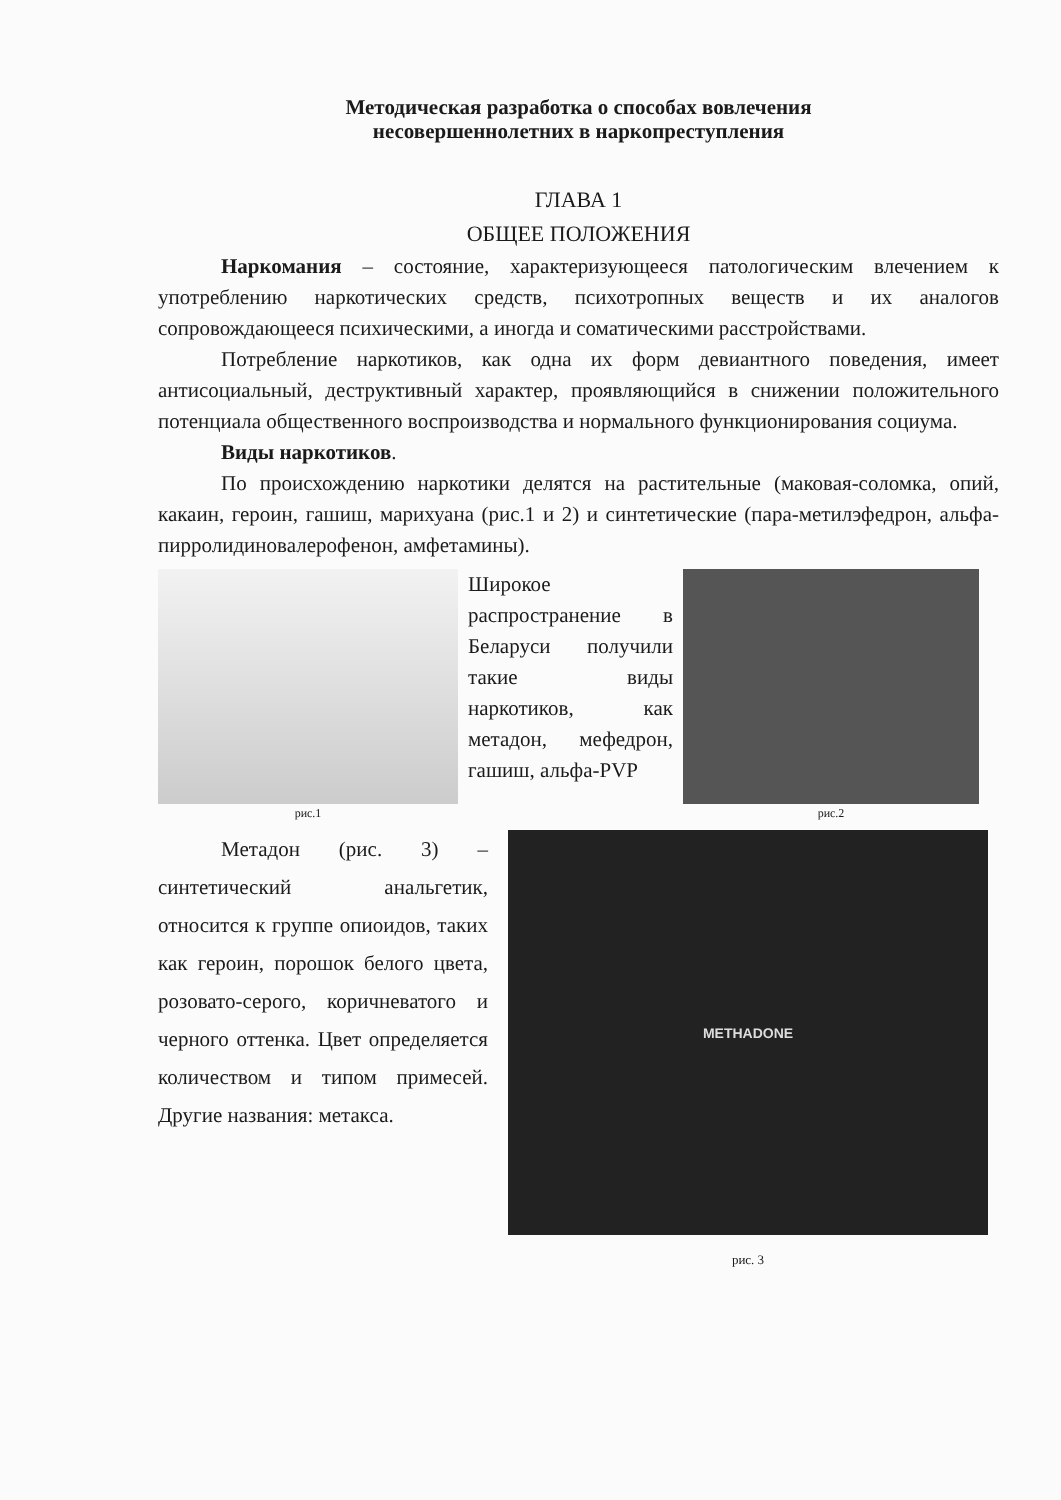Методическая разработка о способах вовлечения
несовершеннолетних в наркопреступления
ГЛАВА 1
ОБЩЕЕ ПОЛОЖЕНИЯ
Наркомания – состояние, характеризующееся патологическим влечением к употреблению наркотических средств, психотропных веществ и их аналогов сопровождающееся психическими, а иногда и соматическими расстройствами.
Потребление наркотиков, как одна их форм девиантного поведения, имеет антисоциальный, деструктивный характер, проявляющийся в снижении положительного потенциала общественного воспроизводства и нормального функционирования социума.
Виды наркотиков.
По происхождению наркотики делятся на растительные (маковая-соломка, опий, какаин, героин, гашиш, марихуана (рис.1 и 2) и синтетические (пара-метилэфедрон, альфа-пирролидиновалерофенон, амфетамины).
рис.1
Широкое распространение в Беларуси получили такие виды наркотиков, как метадон, мефедрон, гашиш, альфа-PVP
рис.2
Метадон (рис. 3) – синтетический анальгетик, относится к группе опиоидов, таких как героин, порошок белого цвета, розовато-серого, коричневатого и черного оттенка. Цвет определяется количеством и типом примесей. Другие названия: метакса.
METHADONE
рис. 3